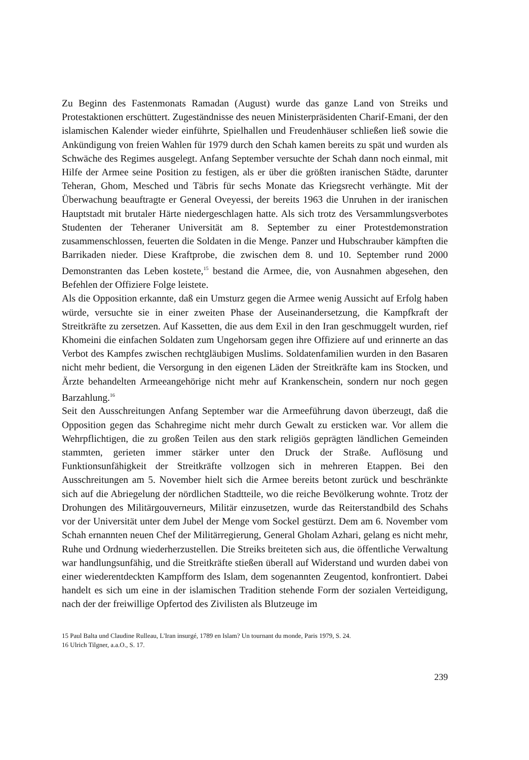Zu Beginn des Fastenmonats Ramadan (August) wurde das ganze Land von Streiks und Protestaktionen erschüttert. Zugeständnisse des neuen Ministerpräsidenten Charif-Emani, der den islamischen Kalender wieder einführte, Spielhallen und Freudenhäuser schließen ließ sowie die Ankündigung von freien Wahlen für 1979 durch den Schah kamen bereits zu spät und wurden als Schwäche des Regimes ausgelegt. Anfang September versuchte der Schah dann noch einmal, mit Hilfe der Armee seine Position zu festigen, als er über die größten iranischen Städte, darunter Teheran, Ghom, Mesched und Täbris für sechs Monate das Kriegsrecht verhängte. Mit der Überwachung beauftragte er General Oveyessi, der bereits 1963 die Unruhen in der iranischen Hauptstadt mit brutaler Härte niedergeschlagen hatte. Als sich trotz des Versammlungsverbotes Studenten der Teheraner Universität am 8. September zu einer Protestdemonstration zusammenschlossen, feuerten die Soldaten in die Menge. Panzer und Hubschrauber kämpften die Barrikaden nieder. Diese Kraftprobe, die zwischen dem 8. und 10. September rund 2000 Demonstranten das Leben kostete,<sup>15</sup> bestand die Armee, die, von Ausnahmen abgesehen, den Befehlen der Offiziere Folge leistete.
Als die Opposition erkannte, daß ein Umsturz gegen die Armee wenig Aussicht auf Erfolg haben würde, versuchte sie in einer zweiten Phase der Auseinandersetzung, die Kampfkraft der Streitkräfte zu zersetzen. Auf Kassetten, die aus dem Exil in den Iran geschmuggelt wurden, rief Khomeini die einfachen Soldaten zum Ungehorsam gegen ihre Offiziere auf und erinnerte an das Verbot des Kampfes zwischen rechtgläubigen Muslims. Soldatenfamilien wurden in den Basaren nicht mehr bedient, die Versorgung in den eigenen Läden der Streitkräfte kam ins Stocken, und Ärzte behandelten Armeeangehörige nicht mehr auf Krankenschein, sondern nur noch gegen Barzahlung.<sup>16</sup>
Seit den Ausschreitungen Anfang September war die Armeeführung davon überzeugt, daß die Opposition gegen das Schahregime nicht mehr durch Gewalt zu ersticken war. Vor allem die Wehrpflichtigen, die zu großen Teilen aus den stark religiös geprägten ländlichen Gemeinden stammten, gerieten immer stärker unter den Druck der Straße. Auflösung und Funktionsunfähigkeit der Streitkräfte vollzogen sich in mehreren Etappen. Bei den Ausschreitungen am 5. November hielt sich die Armee bereits betont zurück und beschränkte sich auf die Abriegelung der nördlichen Stadtteile, wo die reiche Bevölkerung wohnte. Trotz der Drohungen des Militärgouverneurs, Militär einzusetzen, wurde das Reiterstandbild des Schahs vor der Universität unter dem Jubel der Menge vom Sockel gestürzt. Dem am 6. November vom Schah ernannten neuen Chef der Militärregierung, General Gholam Azhari, gelang es nicht mehr, Ruhe und Ordnung wiederherzustellen. Die Streiks breiteten sich aus, die öffentliche Verwaltung war handlungsunfähig, und die Streitkräfte stießen überall auf Widerstand und wurden dabei von einer wiederentdeckten Kampfform des Islam, dem sogenannten Zeugentod, konfrontiert. Dabei handelt es sich um eine in der islamischen Tradition stehende Form der sozialen Verteidigung, nach der der freiwillige Opfertod des Zivilisten als Blutzeuge im
15 Paul Balta und Claudine Rulleau, L'Iran insurgé, 1789 en Islam? Un tournant du monde, Paris 1979, S. 24.
16 Ulrich Tilgner, a.a.O., S. 17.
239